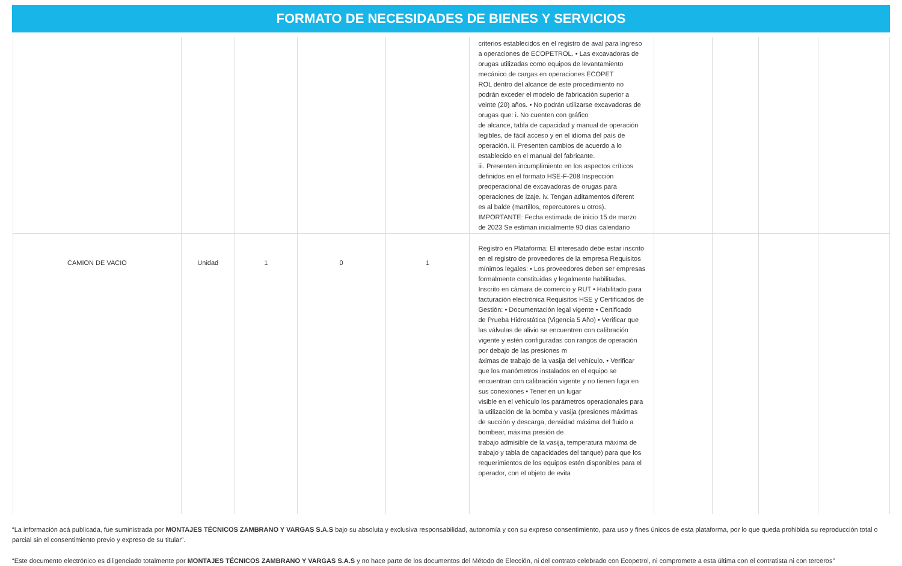FORMATO DE NECESIDADES DE BIENES Y SERVICIOS
| | | | | | criterios establecidos en el registro de aval para ingreso a operaciones de ECOPETROL. • Las excavadoras de orugas utilizadas como equipos de levantamiento mecánico de cargas en operaciones ECOPET ROL dentro del alcance de este procedimiento no podrán exceder el modelo de fabricación superior a veinte (20) años. • No podrán utilizarse excavadoras de orugas que: i. No cuenten con gráfico de alcance, tabla de capacidad y manual de operación legibles, de fácil acceso y en el idioma del país de operación. ii. Presenten cambios de acuerdo a lo establecido en el manual del fabricante. iii. Presenten incumplimiento en los aspectos críticos definidos en el formato HSE-F-208 Inspección preoperacional de excavadoras de orugas para operaciones de izaje. iv. Tengan aditamentos diferent es al balde (martillos, repercutores u otros). IMPORTANTE: Fecha estimada de inicio 15 de marzo de 2023 Se estiman inicialmente 90 días calendario | | | | |
| CAMION DE VACIO | Unidad | 1 | 0 | 1 | Registro en Plataforma: El interesado debe estar inscrito en el registro de proveedores de la empresa Requisitos mínimos legales: • Los proveedores deben ser empresas formalmente constituidas y legalmente habilitadas. Inscrito en cámara de comercio y RUT • Habilitado para facturación electrónica Requisitos HSE y Certificados de Gestión: • Documentación legal vigente • Certificado de Prueba Hidrostática (Vigencia 5 Año) • Verificar que las válvulas de alivio se encuentren con calibración vigente y estén configuradas con rangos de operación por debajo de las presiones m áximas de trabajo de la vasija del vehículo. • Verificar que los manómetros instalados en el equipo se encuentran con calibración vigente y no tienen fuga en sus conexiones • Tener en un lugar visible en el vehículo los parámetros operacionales para la utilización de la bomba y vasija (presiones máximas de succión y descarga, densidad máxima del fluido a bombear, máxima presión de trabajo admisible de la vasija, temperatura máxima de trabajo y tabla de capacidades del tanque) para que los requerimientos de los equipos estén disponibles para el operador, con el objeto de evita | | | | |
“La información acá publicada, fue suministrada por MONTAJES TÉCNICOS ZAMBRANO Y VARGAS S.A.S bajo su absoluta y exclusiva responsabilidad, autonomía y con su expreso consentimiento, para uso y fines únicos de esta plataforma, por lo que queda prohibida su reproducción total o parcial sin el consentimiento previo y expreso de su titular”.
“Este documento electrónico es diligenciado totalmente por MONTAJES TÉCNICOS ZAMBRANO Y VARGAS S.A.S y no hace parte de los documentos del Método de Elección, ni del contrato celebrado con Ecopetrol, ni compromete a esta última con el contratista ni con terceros”